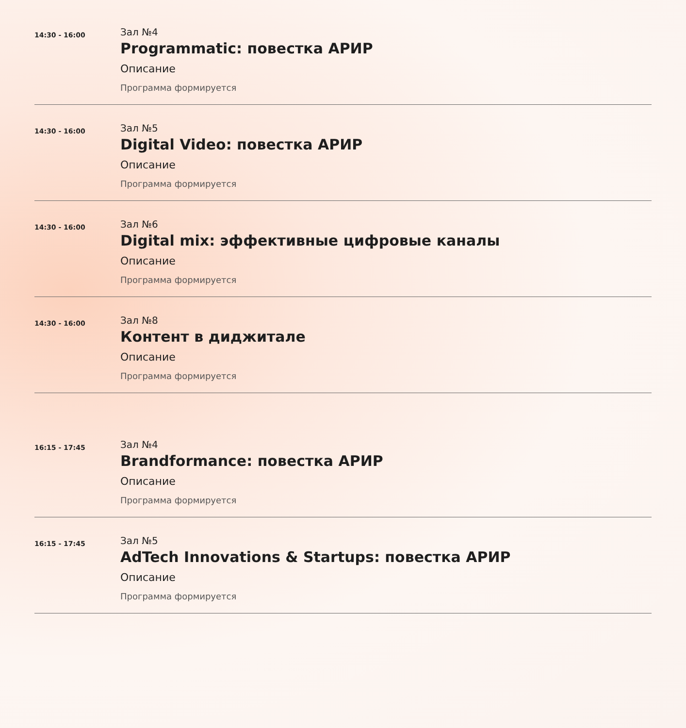14:30 - 16:00
Зал №4
Programmatic: повестка АРИР
Описание
Программа формируется
14:30 - 16:00
Зал №5
Digital Video: повестка АРИР
Описание
Программа формируется
14:30 - 16:00
Зал №6
Digital mix: эффективные цифровые каналы
Описание
Программа формируется
14:30 - 16:00
Зал №8
Контент в диджитале
Описание
Программа формируется
16:15 - 17:45
Зал №4
Brandformance: повестка АРИР
Описание
Программа формируется
16:15 - 17:45
Зал №5
AdTech Innovations & Startups: повестка АРИР
Описание
Программа формируется